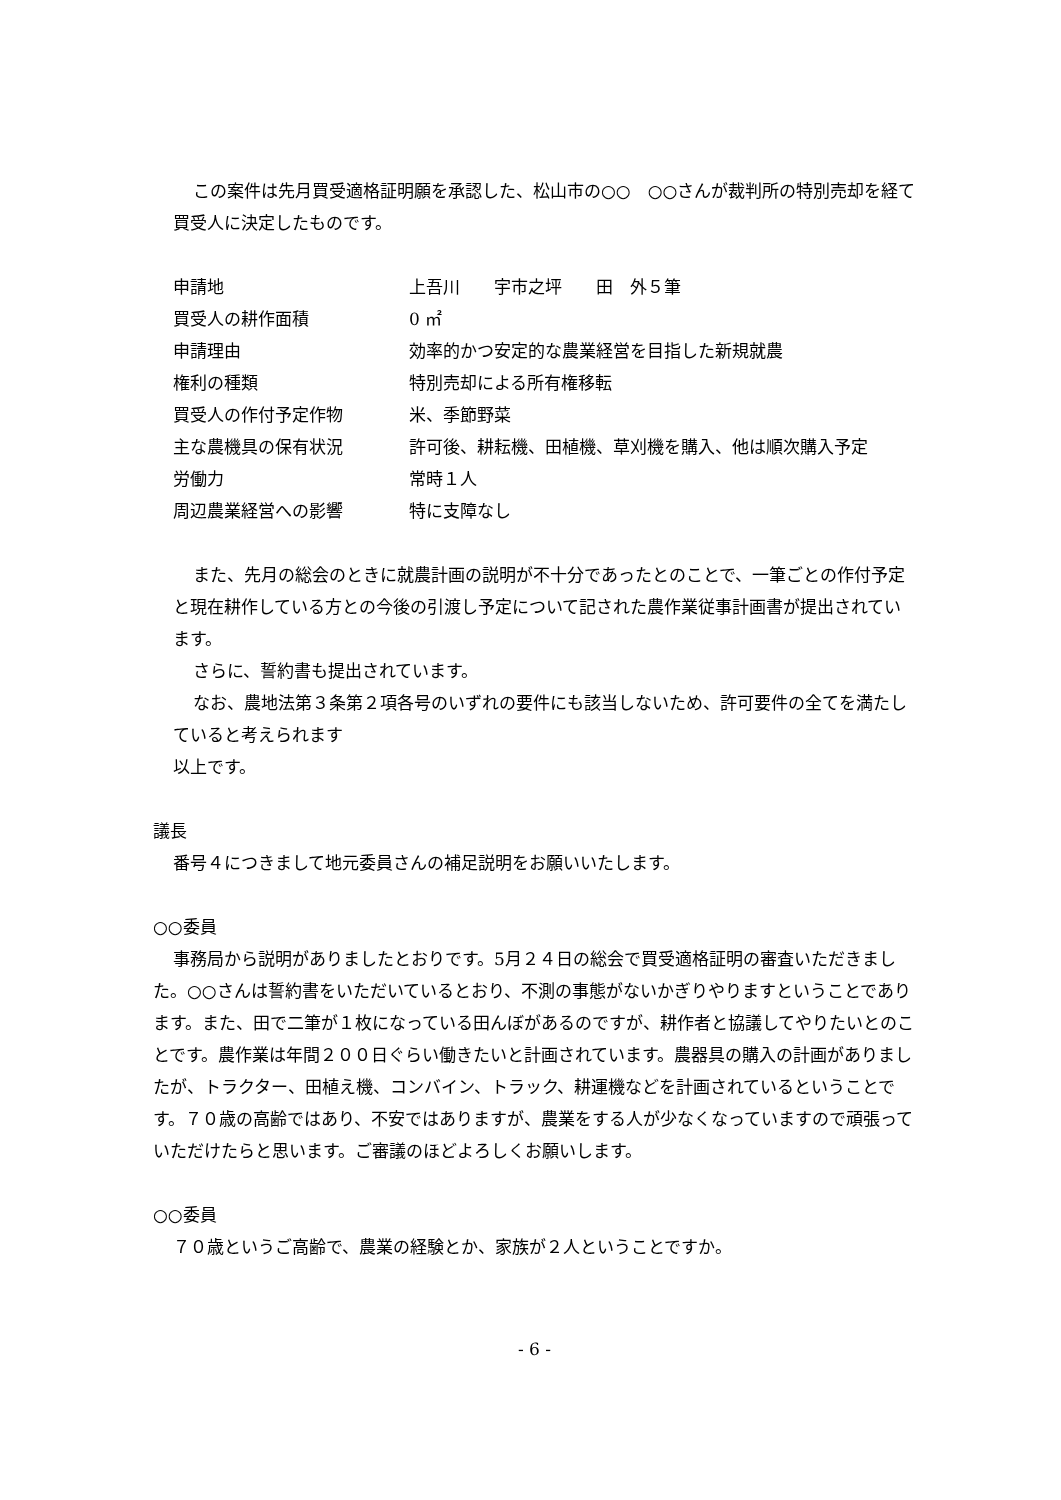この案件は先月買受適格証明願を承認した、松山市の○○　○○さんが裁判所の特別売却を経て買受人に決定したものです。
申請地 上吾川　　宇市之坪　　田　外５筆
買受人の耕作面積 0 ㎡
申請理由 効率的かつ安定的な農業経営を目指した新規就農
権利の種類 特別売却による所有権移転
買受人の作付予定作物 米、季節野菜
主な農機具の保有状況 許可後、耕耘機、田植機、草刈機を購入、他は順次購入予定
労働力 常時１人
周辺農業経営への影響 特に支障なし
また、先月の総会のときに就農計画の説明が不十分であったとのことで、一筆ごとの作付予定と現在耕作している方との今後の引渡し予定について記された農作業従事計画書が提出されています。
さらに、誓約書も提出されています。
なお、農地法第３条第２項各号のいずれの要件にも該当しないため、許可要件の全てを満たしていると考えられます
以上です。
議長
番号４につきまして地元委員さんの補足説明をお願いいたします。
○○委員
事務局から説明がありましたとおりです。5月２４日の総会で買受適格証明の審査いただきました。○○さんは誓約書をいただいているとおり、不測の事態がないかぎりやりますということであります。また、田で二筆が１枚になっている田んぼがあるのですが、耕作者と協議してやりたいとのことです。農作業は年間２００日ぐらい働きたいと計画されています。農器具の購入の計画がありましたが、トラクター、田植え機、コンバイン、トラック、耕運機などを計画されているということです。７０歳の高齢ではあり、不安ではありますが、農業をする人が少なくなっていますので頑張っていただけたらと思います。ご審議のほどよろしくお願いします。
○○委員
７０歳というご高齢で、農業の経験とか、家族が２人ということですか。
- 6 -